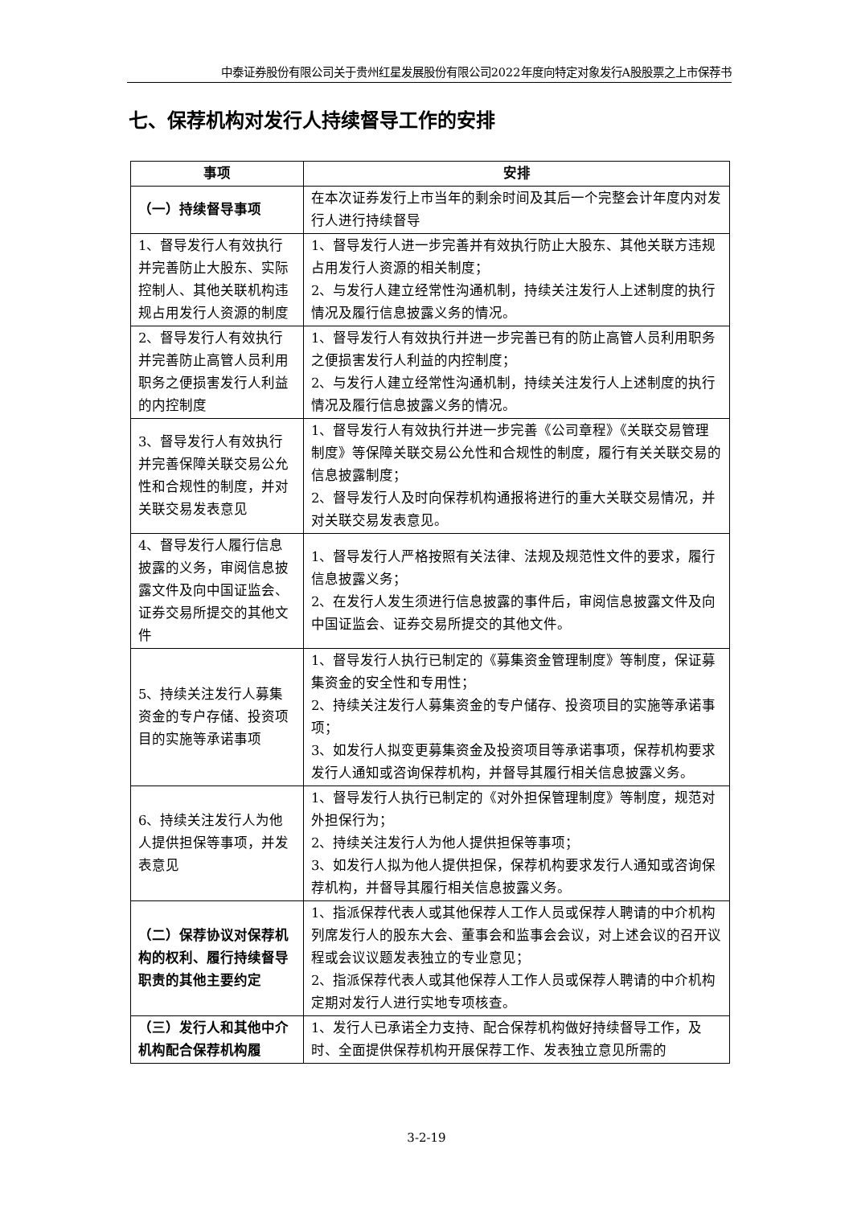中泰证券股份有限公司关于贵州红星发展股份有限公司2022年度向特定对象发行A股股票之上市保荐书
七、保荐机构对发行人持续督导工作的安排
| 事项 | 安排 |
| --- | --- |
| （一）持续督导事项 | 在本次证券发行上市当年的剩余时间及其后一个完整会计年度内对发行人进行持续督导 |
| 1、督导发行人有效执行并完善防止大股东、实际控制人、其他关联机构违规占用发行人资源的制度 | 1、督导发行人进一步完善并有效执行防止大股东、其他关联方违规占用发行人资源的相关制度； 2、与发行人建立经常性沟通机制，持续关注发行人上述制度的执行情况及履行信息披露义务的情况。 |
| 2、督导发行人有效执行并完善防止高管人员利用职务之便损害发行人利益的内控制度 | 1、督导发行人有效执行并进一步完善已有的防止高管人员利用职务之便损害发行人利益的内控制度； 2、与发行人建立经常性沟通机制，持续关注发行人上述制度的执行情况及履行信息披露义务的情况。 |
| 3、督导发行人有效执行并完善保障关联交易公允性和合规性的制度，并对关联交易发表意见 | 1、督导发行人有效执行并进一步完善《公司章程》《关联交易管理制度》等保障关联交易公允性和合规性的制度，履行有关关联交易的信息披露制度； 2、督导发行人及时向保荐机构通报将进行的重大关联交易情况，并对关联交易发表意见。 |
| 4、督导发行人履行信息披露的义务，审阅信息披露文件及向中国证监会、证券交易所提交的其他文件 | 1、督导发行人严格按照有关法律、法规及规范性文件的要求，履行信息披露义务； 2、在发行人发生须进行信息披露的事件后，审阅信息披露文件及向中国证监会、证券交易所提交的其他文件。 |
| 5、持续关注发行人募集资金的专户存储、投资项目的实施等承诺事项 | 1、督导发行人执行已制定的《募集资金管理制度》等制度，保证募集资金的安全性和专用性； 2、持续关注发行人募集资金的专户储存、投资项目的实施等承诺事项； 3、如发行人拟变更募集资金及投资项目等承诺事项，保荐机构要求发行人通知或咨询保荐机构，并督导其履行相关信息披露义务。 |
| 6、持续关注发行人为他人提供担保等事项，并发表意见 | 1、督导发行人执行已制定的《对外担保管理制度》等制度，规范对外担保行为； 2、持续关注发行人为他人提供担保等事项； 3、如发行人拟为他人提供担保，保荐机构要求发行人通知或咨询保荐机构，并督导其履行相关信息披露义务。 |
| （二）保荐协议对保荐机构的权利、履行持续督导职责的其他主要约定 | 1、指派保荐代表人或其他保荐人工作人员或保荐人聘请的中介机构列席发行人的股东大会、董事会和监事会会议，对上述会议的召开议程或会议议题发表独立的专业意见； 2、指派保荐代表人或其他保荐人工作人员或保荐人聘请的中介机构定期对发行人进行实地专项核查。 |
| （三）发行人和其他中介机构配合保荐机构履 | 1、发行人已承诺全力支持、配合保荐机构做好持续督导工作，及时、全面提供保荐机构开展保荐工作、发表独立意见所需的 |
3-2-19